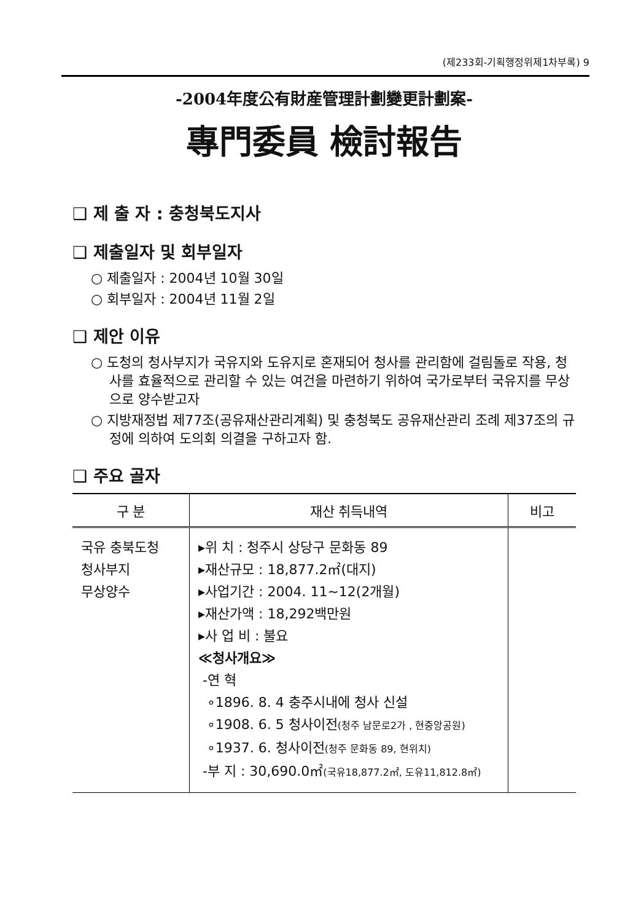(제233회-기획행정위제1차부록) 9
-2004年度公有財産管理計劃變更計劃案-
專門委員 檢討報告
❑ 제 출 자 : 충청북도지사
❑ 제출일자 및 회부일자
○ 제출일자 : 2004년 10월 30일
○ 회부일자 : 2004년 11월 2일
❑ 제안 이유
○ 도청의 청사부지가 국유지와 도유지로 혼재되어 청사를 관리함에 걸림돌로 작용, 청사를 효율적으로 관리할 수 있는 여건을 마련하기 위하여 국가로부터 국유지를 무상으로 양수받고자
○ 지방재정법 제77조(공유재산관리계획) 및 충청북도 공유재산관리 조례 제37조의 규정에 의하여 도의회 의결을 구하고자 함.
❑ 주요 골자
| 구 분 | 재산 취득내역 | 비고 |
| --- | --- | --- |
| 국유 충북도청 청사부지 무상양수 | ▸위 치 : 청주시 상당구 문화동 89 ▸재산규모 : 18,877.2㎡(대지) ▸사업기간 : 2004. 11~12(2개월) ▸재산가액 : 18,292백만원 ▸사 업 비 : 불요 ≪청사개요≫ -연 혁 ∘1896. 8. 4 충주시내에 청사 신설 ∘1908. 6. 5 청사이전 (청주 남문로2가 , 현중앙공원) ∘1937. 6. 청사이전 (청주 문화동 89, 현위치) -부 지 : 30,690.0㎡ (국유18,877.2㎡, 도유11,812.8㎡) | |